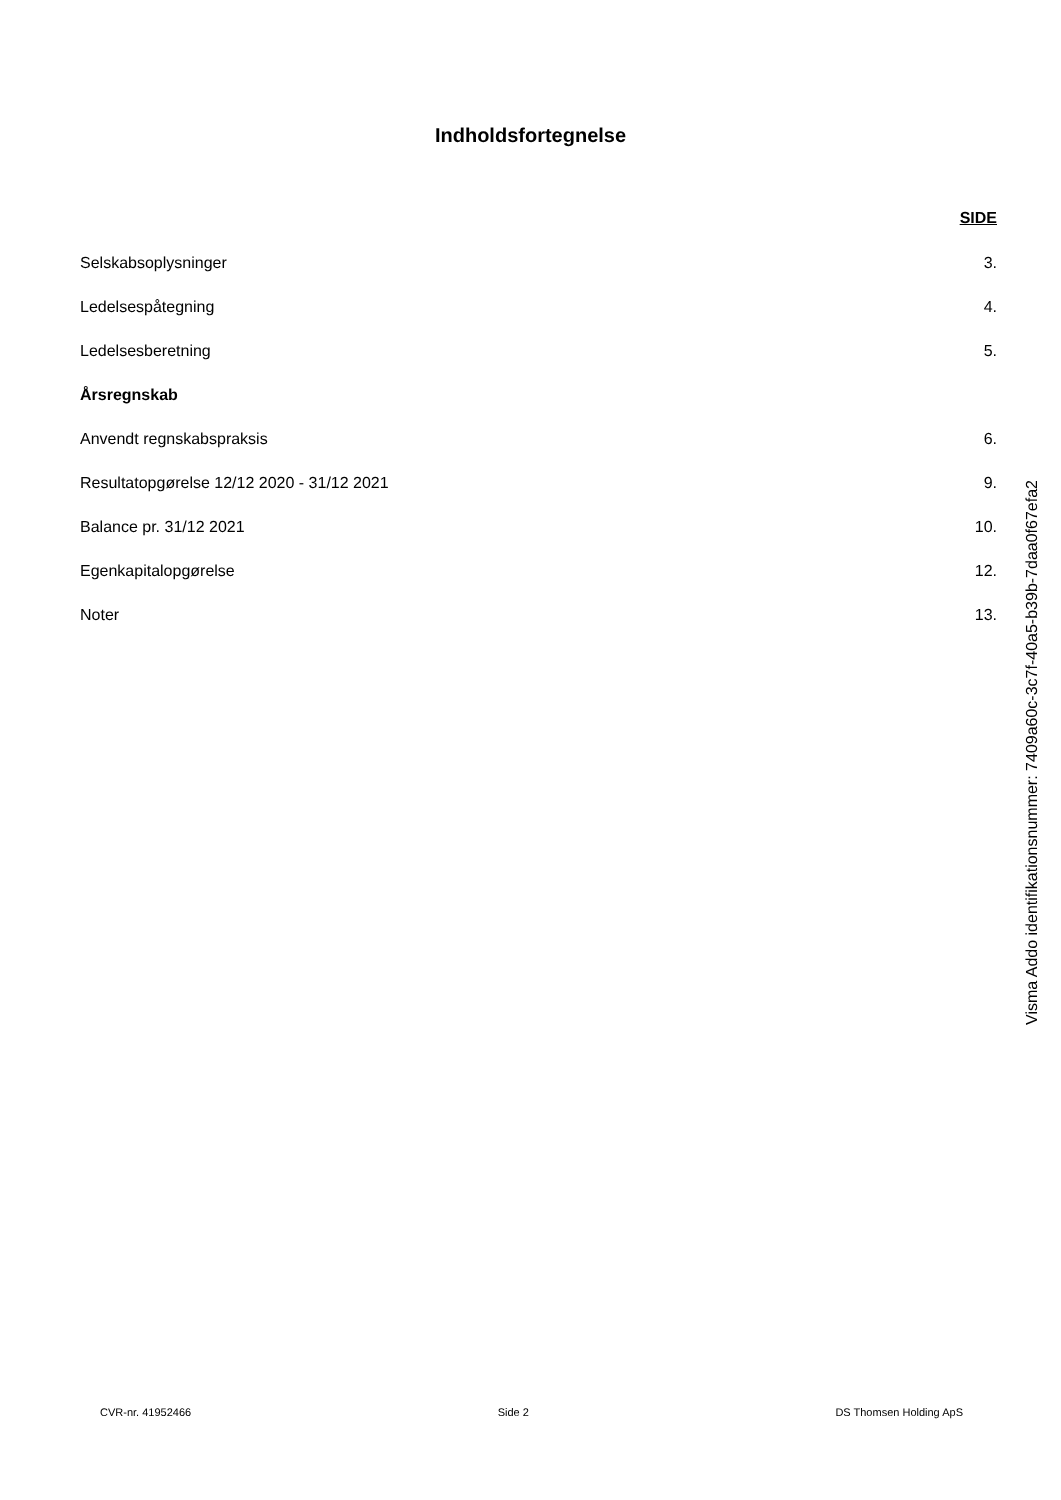Indholdsfortegnelse
SIDE
Selskabsoplysninger 3.
Ledelsespåtegning 4.
Ledelsesberetning 5.
Årsregnskab
Anvendt regnskabspraksis 6.
Resultatopgørelse 12/12 2020 - 31/12 2021 9.
Balance pr. 31/12 2021 10.
Egenkapitalopgørelse 12.
Noter 13.
Visma Addo identifikationsnummer: 7409a60c-3c7f-40a5-b39b-7daa0f67efa2
CVR-nr. 41952466 Side 2 DS Thomsen Holding ApS